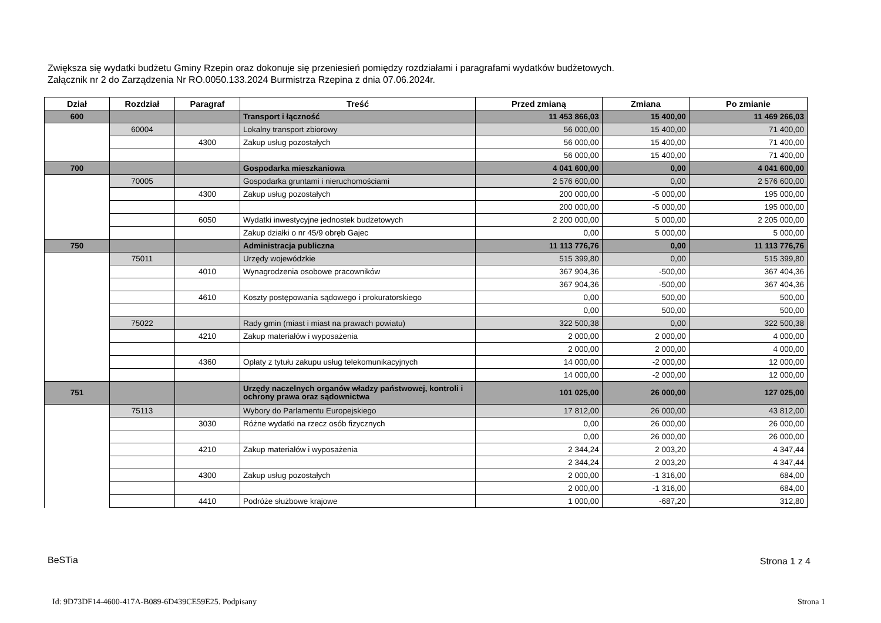Zwiększa się wydatki budżetu Gminy Rzepin oraz dokonuje się przeniesień pomiędzy rozdziałami i paragrafami wydatków budżetowych.
Załącznik nr 2 do Zarządzenia Nr RO.0050.133.2024 Burmistrza Rzepina z dnia 07.06.2024r.
| Dział | Rozdział | Paragraf | Treść | Przed zmianą | Zmiana | Po zmianie |
| --- | --- | --- | --- | --- | --- | --- |
| 600 | | | Transport i łączność | 11 453 866,03 | 15 400,00 | 11 469 266,03 |
| | 60004 | | Lokalny transport zbiorowy | 56 000,00 | 15 400,00 | 71 400,00 |
| | | 4300 | Zakup usług pozostałych | 56 000,00 | 15 400,00 | 71 400,00 |
| | | | | 56 000,00 | 15 400,00 | 71 400,00 |
| 700 | | | Gospodarka mieszkaniowa | 4 041 600,00 | 0,00 | 4 041 600,00 |
| | 70005 | | Gospodarka gruntami i nieruchomościami | 2 576 600,00 | 0,00 | 2 576 600,00 |
| | | 4300 | Zakup usług pozostałych | 200 000,00 | -5 000,00 | 195 000,00 |
| | | | | 200 000,00 | -5 000,00 | 195 000,00 |
| | | 6050 | Wydatki inwestycyjne jednostek budżetowych | 2 200 000,00 | 5 000,00 | 2 205 000,00 |
| | | | Zakup działki o nr 45/9 obręb Gajec | 0,00 | 5 000,00 | 5 000,00 |
| 750 | | | Administracja publiczna | 11 113 776,76 | 0,00 | 11 113 776,76 |
| | 75011 | | Urzędy wojewódzkie | 515 399,80 | 0,00 | 515 399,80 |
| | | 4010 | Wynagrodzenia osobowe pracowników | 367 904,36 | -500,00 | 367 404,36 |
| | | | | 367 904,36 | -500,00 | 367 404,36 |
| | | 4610 | Koszty postępowania sądowego i prokuratorskiego | 0,00 | 500,00 | 500,00 |
| | | | | 0,00 | 500,00 | 500,00 |
| | 75022 | | Rady gmin (miast i miast na prawach powiatu) | 322 500,38 | 0,00 | 322 500,38 |
| | | 4210 | Zakup materiałów i wyposażenia | 2 000,00 | 2 000,00 | 4 000,00 |
| | | | | 2 000,00 | 2 000,00 | 4 000,00 |
| | | 4360 | Opłaty z tytułu zakupu usług telekomunikacyjnych | 14 000,00 | -2 000,00 | 12 000,00 |
| | | | | 14 000,00 | -2 000,00 | 12 000,00 |
| 751 | | | Urzędy naczelnych organów władzy państwowej, kontroli i ochrony prawa oraz sądownictwa | 101 025,00 | 26 000,00 | 127 025,00 |
| | 75113 | | Wybory do Parlamentu Europejskiego | 17 812,00 | 26 000,00 | 43 812,00 |
| | | 3030 | Różne wydatki na rzecz osób fizycznych | 0,00 | 26 000,00 | 26 000,00 |
| | | | | 0,00 | 26 000,00 | 26 000,00 |
| | | 4210 | Zakup materiałów i wyposażenia | 2 344,24 | 2 003,20 | 4 347,44 |
| | | | | 2 344,24 | 2 003,20 | 4 347,44 |
| | | 4300 | Zakup usług pozostałych | 2 000,00 | -1 316,00 | 684,00 |
| | | | | 2 000,00 | -1 316,00 | 684,00 |
| | | 4410 | Podróże służbowe krajowe | 1 000,00 | -687,20 | 312,80 |
BeSTia Strona 1 z 4
Id: 9D73DF14-4600-417A-B089-6D439CE59E25. Podpisany
Strona 1